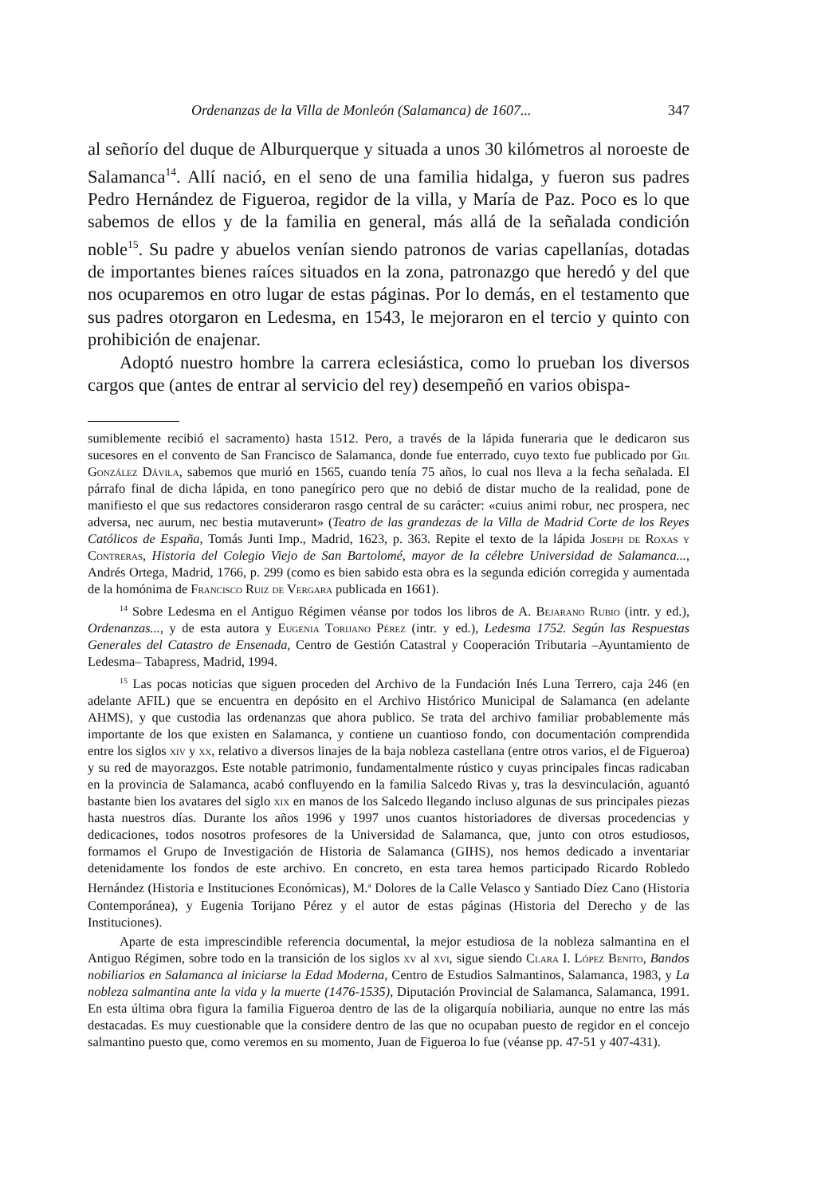Ordenanzas de la Villa de Monleón (Salamanca) de 1607... 347
al señorío del duque de Alburquerque y situada a unos 30 kilómetros al noroeste de Salamanca<sup>14</sup>. Allí nació, en el seno de una familia hidalga, y fueron sus padres Pedro Hernández de Figueroa, regidor de la villa, y María de Paz. Poco es lo que sabemos de ellos y de la familia en general, más allá de la señalada condición noble<sup>15</sup>. Su padre y abuelos venían siendo patronos de varias capellanías, dotadas de importantes bienes raíces situados en la zona, patronazgo que heredó y del que nos ocuparemos en otro lugar de estas páginas. Por lo demás, en el testamento que sus padres otorgaron en Ledesma, en 1543, le mejoraron en el tercio y quinto con prohibición de enajenar.
Adoptó nuestro hombre la carrera eclesiástica, como lo prueban los diversos cargos que (antes de entrar al servicio del rey) desempeñó en varios obispa-
sumiblemente recibió el sacramento) hasta 1512. Pero, a través de la lápida funeraria que le dedicaron sus sucesores en el convento de San Francisco de Salamanca, donde fue enterrado, cuyo texto fue publicado por Gil González Dávila, sabemos que murió en 1565, cuando tenía 75 años, lo cual nos lleva a la fecha señalada. El párrafo final de dicha lápida, en tono panegírico pero que no debió de distar mucho de la realidad, pone de manifiesto el que sus redactores consideraron rasgo central de su carácter: «cuius animi robur, nec prospera, nec adversa, nec aurum, nec bestia mutaverunt» (Teatro de las grandezas de la Villa de Madrid Corte de los Reyes Católicos de España, Tomás Junti Imp., Madrid, 1623, p. 363. Repite el texto de la lápida Joseph de Roxas y Contreras, Historia del Colegio Viejo de San Bartolomé, mayor de la célebre Universidad de Salamanca..., Andrés Ortega, Madrid, 1766, p. 299 (como es bien sabido esta obra es la segunda edición corregida y aumentada de la homónima de Francisco Ruiz de Vergara publicada en 1661).
<sup>14</sup> Sobre Ledesma en el Antiguo Régimen véanse por todos los libros de A. Bejarano Rubio (intr. y ed.), Ordenanzas..., y de esta autora y Eugenia Torijano Pérez (intr. y ed.), Ledesma 1752. Según las Respuestas Generales del Catastro de Ensenada, Centro de Gestión Catastral y Cooperación Tributaria –Ayuntamiento de Ledesma– Tabapress, Madrid, 1994.
<sup>15</sup> Las pocas noticias que siguen proceden del Archivo de la Fundación Inés Luna Terrero, caja 246 (en adelante AFIL) que se encuentra en depósito en el Archivo Histórico Municipal de Salamanca (en adelante AHMS), y que custodia las ordenanzas que ahora publico. Se trata del archivo familiar probablemente más importante de los que existen en Salamanca, y contiene un cuantioso fondo, con documentación comprendida entre los siglos xiv y xx, relativo a diversos linajes de la baja nobleza castellana (entre otros varios, el de Figueroa) y su red de mayorazgos. Este notable patrimonio, fundamentalmente rústico y cuyas principales fincas radicaban en la provincia de Salamanca, acabó confluyendo en la familia Salcedo Rivas y, tras la desvinculación, aguantó bastante bien los avatares del siglo xix en manos de los Salcedo llegando incluso algunas de sus principales piezas hasta nuestros días. Durante los años 1996 y 1997 unos cuantos historiadores de diversas procedencias y dedicaciones, todos nosotros profesores de la Universidad de Salamanca, que, junto con otros estudiosos, formamos el Grupo de Investigación de Historia de Salamanca (GIHS), nos hemos dedicado a inventariar detenidamente los fondos de este archivo. En concreto, en esta tarea hemos participado Ricardo Robledo Hernández (Historia e Instituciones Económicas), M.<sup>a</sup> Dolores de la Calle Velasco y Santiado Díez Cano (Historia Contemporánea), y Eugenia Torijano Pérez y el autor de estas páginas (Historia del Derecho y de las Instituciones).
Aparte de esta imprescindible referencia documental, la mejor estudiosa de la nobleza salmantina en el Antiguo Régimen, sobre todo en la transición de los siglos xv al xvi, sigue siendo Clara I. López Benito, Bandos nobiliarios en Salamanca al iniciarse la Edad Moderna, Centro de Estudios Salmantinos, Salamanca, 1983, y La nobleza salmantina ante la vida y la muerte (1476-1535), Diputación Provincial de Salamanca, Salamanca, 1991. En esta última obra figura la familia Figueroa dentro de las de la oligarquía nobiliaria, aunque no entre las más destacadas. Es muy cuestionable que la considere dentro de las que no ocupaban puesto de regidor en el concejo salmantino puesto que, como veremos en su momento, Juan de Figueroa lo fue (véanse pp. 47-51 y 407-431).